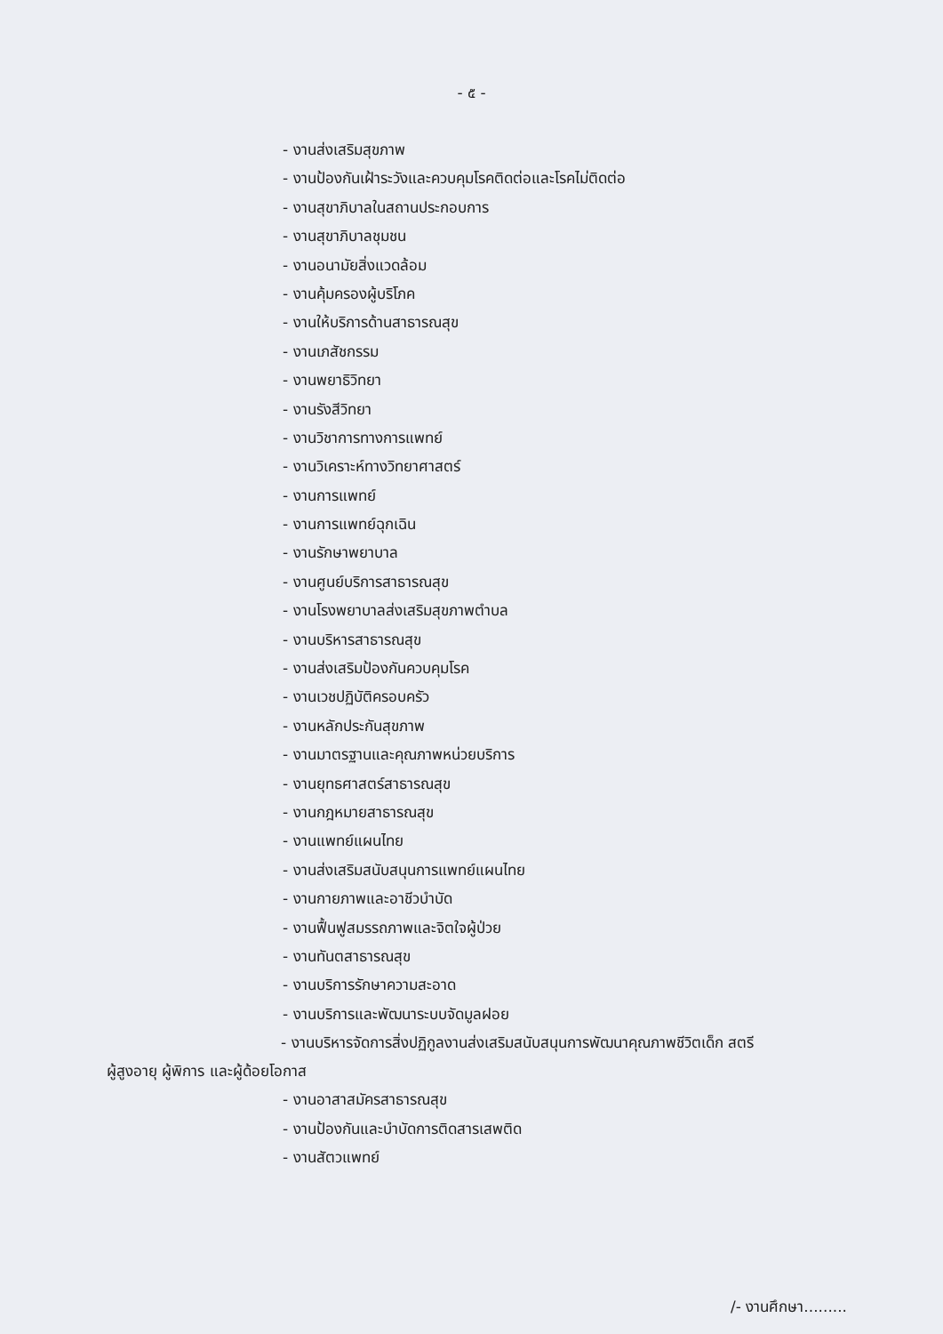- ๕ -
- งานส่งเสริมสุขภาพ
- งานป้องกันเฝ้าระวังและควบคุมโรคติดต่อและโรคไม่ติดต่อ
- งานสุขาภิบาลในสถานประกอบการ
- งานสุขาภิบาลชุมชน
- งานอนามัยสิ่งแวดล้อม
- งานคุ้มครองผู้บริโภค
- งานให้บริการด้านสาธารณสุข
- งานเภสัชกรรม
- งานพยาธิวิทยา
- งานรังสีวิทยา
- งานวิชาการทางการแพทย์
- งานวิเคราะห์ทางวิทยาศาสตร์
- งานการแพทย์
- งานการแพทย์ฉุกเฉิน
- งานรักษาพยาบาล
- งานศูนย์บริการสาธารณสุข
- งานโรงพยาบาลส่งเสริมสุขภาพตำบล
- งานบริหารสาธารณสุข
- งานส่งเสริมป้องกันควบคุมโรค
- งานเวชปฏิบัติครอบครัว
- งานหลักประกันสุขภาพ
- งานมาตรฐานและคุณภาพหน่วยบริการ
- งานยุทธศาสตร์สาธารณสุข
- งานกฎหมายสาธารณสุข
- งานแพทย์แผนไทย
- งานส่งเสริมสนับสนุนการแพทย์แผนไทย
- งานกายภาพและอาชีวบำบัด
- งานฟื้นฟูสมรรถภาพและจิตใจผู้ป่วย
- งานทันตสาธารณสุข
- งานบริการรักษาความสะอาด
- งานบริการและพัฒนาระบบจัดมูลฝอย
- งานบริหารจัดการสิ่งปฏิกูลงานส่งเสริมสนับสนุนการพัฒนาคุณภาพชีวิตเด็ก สตรี
ผู้สูงอายุ ผู้พิการ และผู้ด้อยโอกาส
- งานอาสาสมัครสาธารณสุข
- งานป้องกันและบำบัดการติดสารเสพติด
- งานสัตวแพทย์
/- งานศึกษา.........